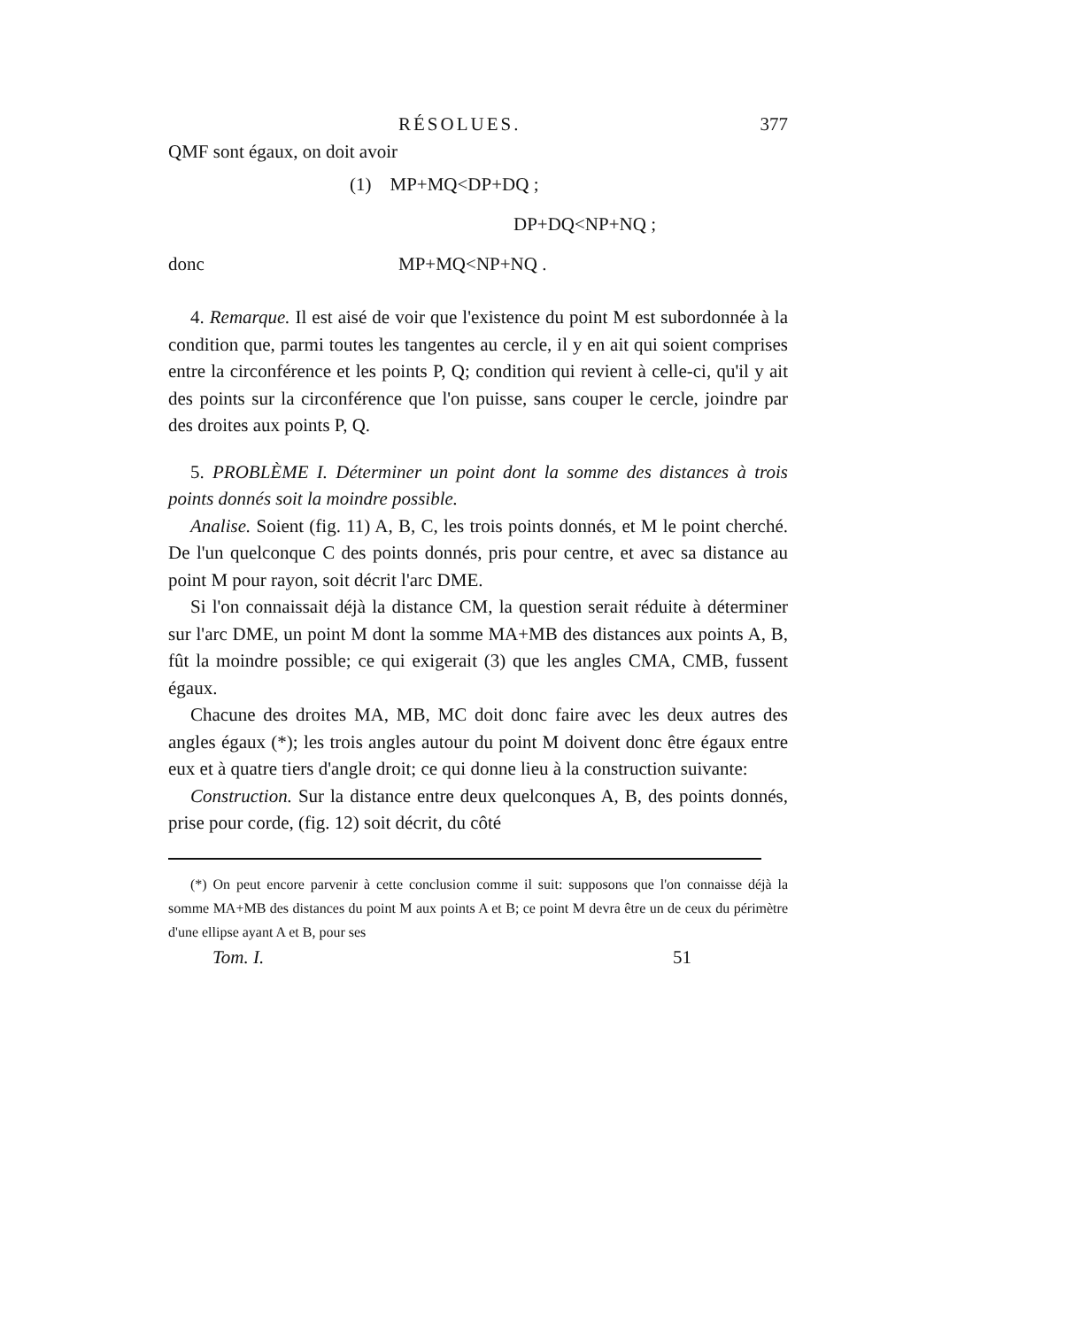RÉSOLUES. 377
QMF sont égaux, on doit avoir
(1) MP+MQ<DP+DQ ;
DP+DQ<NP+NQ ;
donc MP+MQ<NP+NQ .
4. Remarque. Il est aisé de voir que l'existence du point M est subordonnée à la condition que, parmi toutes les tangentes au cercle, il y en ait qui soient comprises entre la circonférence et les points P, Q; condition qui revient à celle-ci, qu'il y ait des points sur la circonférence que l'on puisse, sans couper le cercle, joindre par des droites aux points P, Q.
5. PROBLÈME I. Déterminer un point dont la somme des distances à trois points donnés soit la moindre possible.
Analise. Soient (fig. 11) A, B, C, les trois points donnés, et M le point cherché. De l'un quelconque C des points donnés, pris pour centre, et avec sa distance au point M pour rayon, soit décrit l'arc DME.
Si l'on connaissait déjà la distance CM, la question serait réduite à déterminer sur l'arc DME, un point M dont la somme MA+MB des distances aux points A, B, fût la moindre possible; ce qui exigerait (3) que les angles CMA, CMB, fussent égaux.
Chacune des droites MA, MB, MC doit donc faire avec les deux autres des angles égaux (*); les trois angles autour du point M doivent donc être égaux entre eux et à quatre tiers d'angle droit; ce qui donne lieu à la construction suivante:
Construction. Sur la distance entre deux quelconques A, B, des points donnés, prise pour corde, (fig. 12) soit décrit, du côté
(*) On peut encore parvenir à cette conclusion comme il suit: supposons que l'on connaisse déjà la somme MA+MB des distances du point M aux points A et B; ce point M devra être un de ceux du périmètre d'une ellipse ayant A et B, pour ses
Tom. I. 51